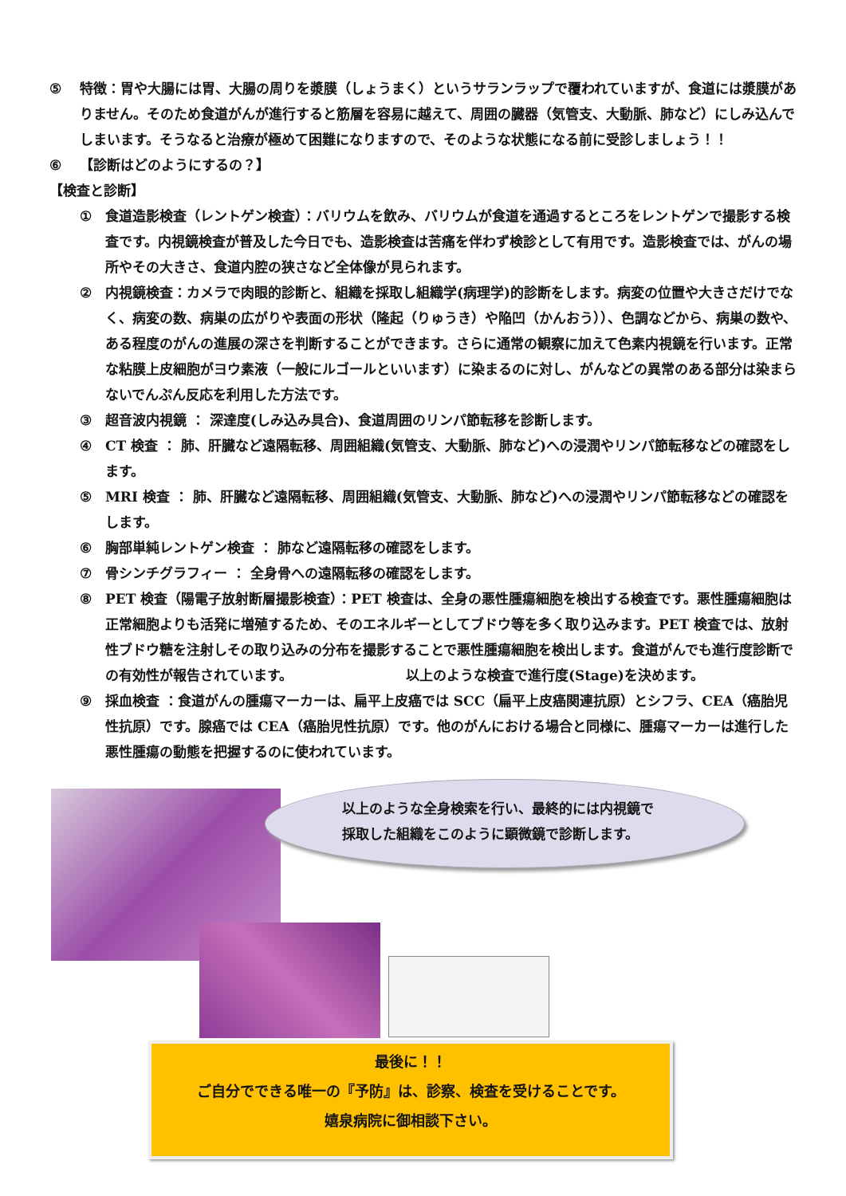⑤ 特徴：胃や大腸には胃、大腸の周りを漿膜（しょうまく）というサランラップで覆われていますが、食道には漿膜がありません。そのため食道がんが進行すると筋層を容易に越えて、周囲の臓器（気管支、大動脈、肺など）にしみ込んでしまいます。そうなると治療が極めて困難になりますので、そのような状態になる前に受診しましょう！！
⑥ 【診断はどのようにするの？】
【検査と診断】
① 食道造影検査（レントゲン検査）：バリウムを飲み、バリウムが食道を通過するところをレントゲンで撮影する検査です。内視鏡検査が普及した今日でも、造影検査は苦痛を伴わず検診として有用です。造影検査では、がんの場所やその大きさ、食道内腔の狭さなど全体像が見られます。
② 内視鏡検査：カメラで肉眼的診断と、組織を採取し組織学(病理学)的診断をします。病変の位置や大きさだけでなく、病変の数、病巣の広がりや表面の形状（隆起（りゅうき）や陥凹（かんおう））、色調などから、病巣の数や、ある程度のがんの進展の深さを判断することができます。さらに通常の観察に加えて色素内視鏡を行います。正常な粘膜上皮細胞がヨウ素液（一般にルゴールといいます）に染まるのに対し、がんなどの異常のある部分は染まらないでんぷん反応を利用した方法です。
③ 超音波内視鏡 ： 深達度(しみ込み具合)、食道周囲のリンパ節転移を診断します。
④ CT 検査 ： 肺、肝臓など遠隔転移、周囲組織(気管支、大動脈、肺など)への浸潤やリンパ節転移などの確認をします。
⑤ MRI 検査 ： 肺、肝臓など遠隔転移、周囲組織(気管支、大動脈、肺など)への浸潤やリンパ節転移などの確認をします。
⑥ 胸部単純レントゲン検査 ： 肺など遠隔転移の確認をします。
⑦ 骨シンチグラフィー ： 全身骨への遠隔転移の確認をします。
⑧ PET 検査（陽電子放射断層撮影検査）：PET 検査は、全身の悪性腫瘍細胞を検出する検査です。悪性腫瘍細胞は正常細胞よりも活発に増殖するため、そのエネルギーとしてブドウ等を多く取り込みます。PET 検査では、放射性ブドウ糖を注射しその取り込みの分布を撮影することで悪性腫瘍細胞を検出します。食道がんでも進行度診断での有効性が報告されています。 　　　　　　　　以上のような検査で進行度(Stage)を決めます。
⑨ 採血検査 ：食道がんの腫瘍マーカーは、扁平上皮癌では SCC（扁平上皮癌関連抗原）とシフラ、CEA（癌胎児性抗原）です。腺癌では CEA（癌胎児性抗原）です。他のがんにおける場合と同様に、腫瘍マーカーは進行した悪性腫瘍の動態を把握するのに使われています。
以上のような全身検索を行い、最終的には内視鏡で
採取した組織をこのように顕微鏡で診断します。
最後に！！
ご自分でできる唯一の『予防』は、診察、検査を受けることです。
嬉泉病院に御相談下さい。